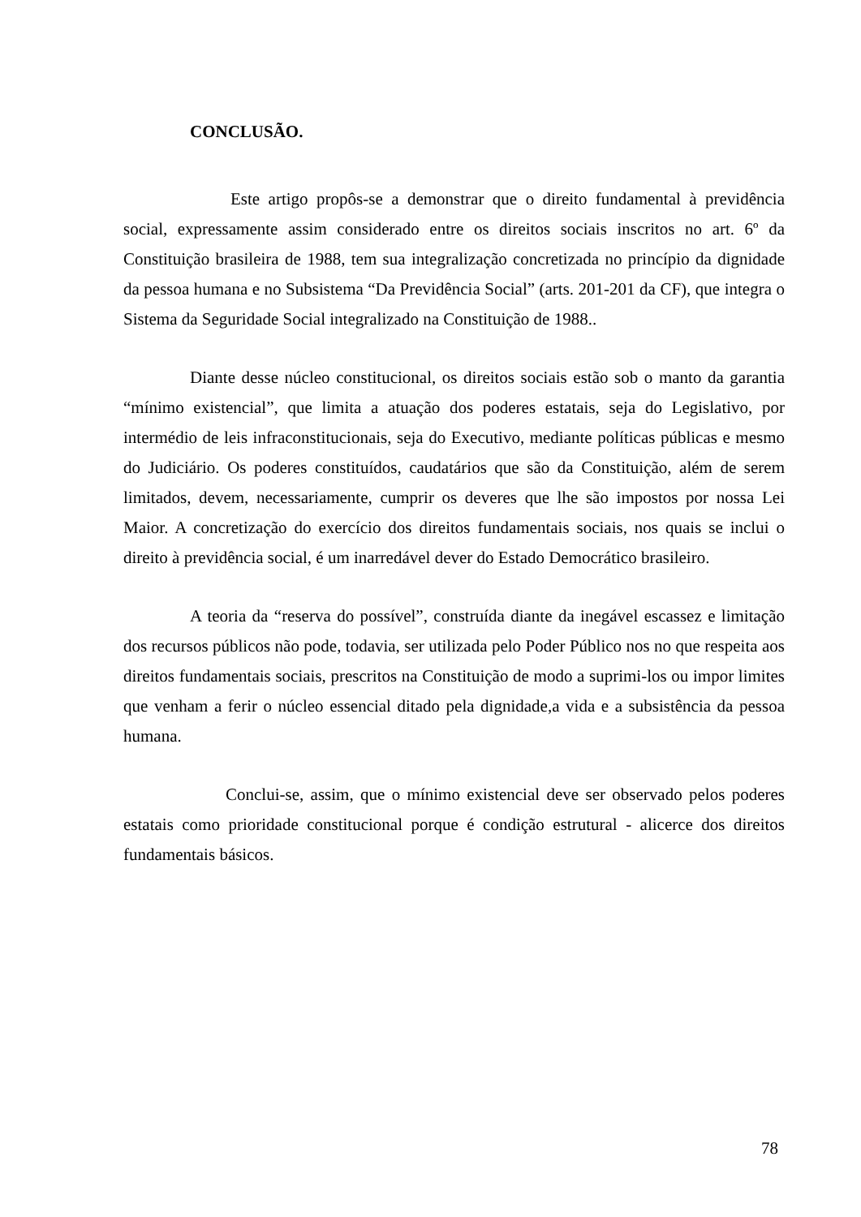CONCLUSÃO.
Este artigo propôs-se a demonstrar que o direito fundamental à previdência social, expressamente assim considerado entre os direitos sociais inscritos no art. 6º da Constituição brasileira de 1988, tem sua integralização concretizada no princípio da dignidade da pessoa humana e no Subsistema “Da Previdência Social” (arts. 201-201 da CF), que integra o Sistema da Seguridade Social integralizado na Constituição de 1988..
Diante desse núcleo constitucional, os direitos sociais estão sob o manto da garantia “mínimo existencial”, que limita a atuação dos poderes estatais, seja do Legislativo, por intermédio de leis infraconstitucionais, seja do Executivo, mediante políticas públicas e mesmo do Judiciário. Os poderes constituídos, caudatários que são da Constituição, além de serem limitados, devem, necessariamente, cumprir os deveres que lhe são impostos por nossa Lei Maior. A concretização do exercício dos direitos fundamentais sociais, nos quais se inclui o direito à previdência social, é um inarredável dever do Estado Democrático brasileiro.
A teoria da “reserva do possível”, construída diante da inegável escassez e limitação dos recursos públicos não pode, todavia, ser utilizada pelo Poder Público nos no que respeita aos direitos fundamentais sociais, prescritos na Constituição de modo a suprimi-los ou impor limites que venham a ferir o núcleo essencial ditado pela dignidade,a vida e a subsistência da pessoa humana.
Conclui-se, assim, que o mínimo existencial deve ser observado pelos poderes estatais como prioridade constitucional porque é condição estrutural - alicerce dos direitos fundamentais básicos.
78